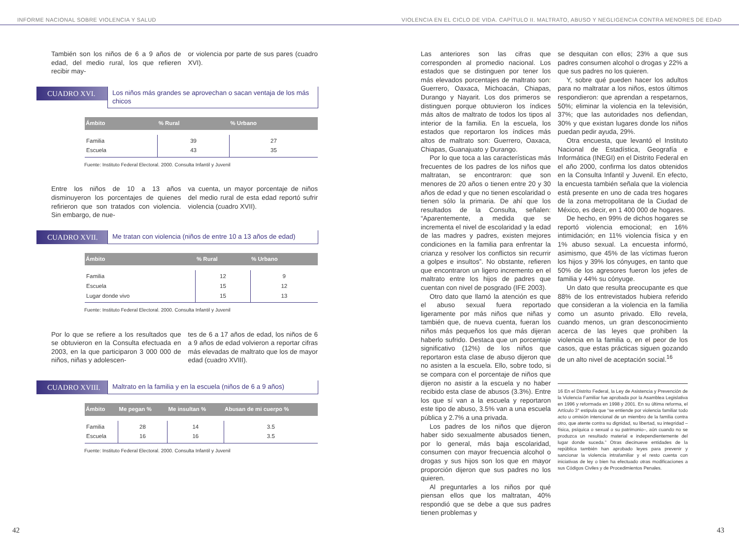INFORME NACIONAL SOBRE VIOLENCIA Y SALUD VIOLENCIA EN EL CICLO DE VIDA. CAPÍTULO II. MALTRATO, ABUSO Y NEGLIGENCIA CONTRA MENORES DE EDAD
También son los niños de 6 a 9 años de edad, del medio rural, los que refieren recibir may-
or violencia por parte de sus pares (cuadro XVI).
CUADRO XVI.
Los niños más grandes se aprovechan o sacan ventaja de los más chicos
| Ámbito | % Rural | % Urbano |
| --- | --- | --- |
| Familia | 39 | 27 |
| Escuela | 43 | 35 |
Fuente: Instituto Federal Electoral. 2000. Consulta Infantil y Juvenil
Entre los niños de 10 a 13 años disminuyeron los porcentajes de quienes refirieron que son tratados con violencia. Sin embargo, de nue-
va cuenta, un mayor porcentaje de niños del medio rural de esta edad reportó sufrir violencia (cuadro XVII).
CUADRO XVII.
Me tratan con violencia (niños de entre 10 a 13 años de edad)
| Ámbito | % Rural | % Urbano |
| --- | --- | --- |
| Familia | 12 | 9 |
| Escuela | 15 | 12 |
| Lugar donde vivo | 15 | 13 |
Fuente: Instituto Federal Electoral. 2000. Consulta Infantil y Juvenil
Por lo que se refiere a los resultados que se obtuvieron en la Consulta efectuada en 2003, en la que participaron 3 000 000 de niños, niñas y adolescen-
tes de 6 a 17 años de edad, los niños de 6 a 9 años de edad volvieron a reportar cifras más elevadas de maltrato que los de mayor edad (cuadro XVIII).
CUADRO XVIII.
Maltrato en la familia y en la escuela (niños de 6 a 9 años)
| Ámbito | Me pegan % | Me insultan % | Abusan de mi cuerpo % |
| --- | --- | --- | --- |
| Familia | 28 | 14 | 3.5 |
| Escuela | 16 | 16 | 3.5 |
Fuente: Instituto Federal Electoral. 2000. Consulta Infantil y Juvenil
Las anteriores son las cifras que corresponden al promedio nacional. Los estados que se distinguen por tener los más elevados porcentajes de maltrato son: Guerrero, Oaxaca, Michoacán, Chiapas, Durango y Nayarit. Los dos primeros se distinguen porque obtuvieron los índices más altos de maltrato de todos los tipos al interior de la familia. En la escuela, los estados que reportaron los índices más altos de maltrato son: Guerrero, Oaxaca, Chiapas, Guanajuato y Durango.
Por lo que toca a las características más frecuentes de los padres de los niños que maltratan, se encontraron: que son menores de 20 años o tienen entre 20 y 30 años de edad y que no tienen escolaridad o tienen sólo la primaria. De ahí que los resultados de la Consulta, señalen: “Aparentemente, a medida que se incrementa el nivel de escolaridad y la edad de las madres y padres, existen mejores condiciones en la familia para enfrentar la crianza y resolver los conflictos sin recurrir a golpes e insultos”. No obstante, refieren que encontraron un ligero incremento en el maltrato entre los hijos de padres que cuentan con nivel de posgrado (IFE 2003).
Otro dato que llamó la atención es que el abuso sexual fuera reportado ligeramente por más niños que niñas y también que, de nueva cuenta, fueran los niños más pequeños los que más dijeran haberlo sufrido. Destaca que un porcentaje significativo (12%) de los niños que reportaron esta clase de abuso dijeron que no asisten a la escuela. Ello, sobre todo, si se compara con el porcentaje de niños que dijeron no asistir a la escuela y no haber recibido esta clase de abusos (3.3%). Entre los que sí van a la escuela y reportaron este tipo de abuso, 3.5% van a una escuela pública y 2.7% a una privada.
Los padres de los niños que dijeron haber sido sexualmente abusados tienen, por lo general, más baja escolaridad, consumen con mayor frecuencia alcohol o drogas y sus hijos son los que en mayor proporción dijeron que sus padres no los quieren.
Al preguntarles a los niños por qué piensan ellos que los maltratan, 40% respondió que se debe a que sus padres tienen problemas y
se desquitan con ellos; 23% a que sus padres consumen alcohol o drogas y 22% a que sus padres no los quieren.
Y, sobre qué pueden hacer los adultos para no maltratar a los niños, estos últimos respondieron: que aprendan a respetarnos, 50%; eliminar la violencia en la televisión, 37%; que las autoridades nos defiendan, 30% y que existan lugares donde los niños puedan pedir ayuda, 29%.
Otra encuesta, que levantó el Instituto Nacional de Estadística, Geografía e Informática (INEGI) en el Distrito Federal en el año 2000, confirma los datos obtenidos en la Consulta Infantil y Juvenil. En efecto, la encuesta también señala que la violencia está presente en uno de cada tres hogares de la zona metropolitana de la Ciudad de México, es decir, en 1 400 000 de hogares.
De hecho, en 99% de dichos hogares se reportó violencia emocional; en 16% intimidación; en 11% violencia física y en 1% abuso sexual. La encuesta informó, asimismo, que 45% de las víctimas fueron los hijos y 39% los cónyuges, en tanto que 50% de los agresores fueron los jefes de familia y 44% su cónyuge.
Un dato que resulta preocupante es que 88% de los entrevistados hubiera referido que consideran a la violencia en la familia como un asunto privado. Ello revela, cuando menos, un gran desconocimiento acerca de las leyes que prohiben la violencia en la familia o, en el peor de los casos, que estas prácticas siguen gozando de un alto nivel de aceptación social.<sup>16</sup>
16 En el Distrito Federal, la Ley de Asistencia y Prevención de la Violencia Familiar fue aprobada por la Asamblea Legislativa en 1996 y reformada en 1998 y 2001. En su última reforma, el Artículo 3° estipula que “se entiende por violencia familiar todo acto u omisión intencional de un miembro de la familia contra otro, que atente contra su dignidad, su libertad, su integridad –física, psíquica o sexual o su patrimonio–, aún cuando no se produzca un resultado material e independientemente del lugar donde suceda.” Otras diecinueve entidades de la república también han aprobado leyes para prevenir y sancionar la violencia intrafamiliar y el resto cuenta con iniciativas de ley o bien ha efectuado otras modificaciones a sus Códigos Civiles y de Procedimientos Penales.
42 43